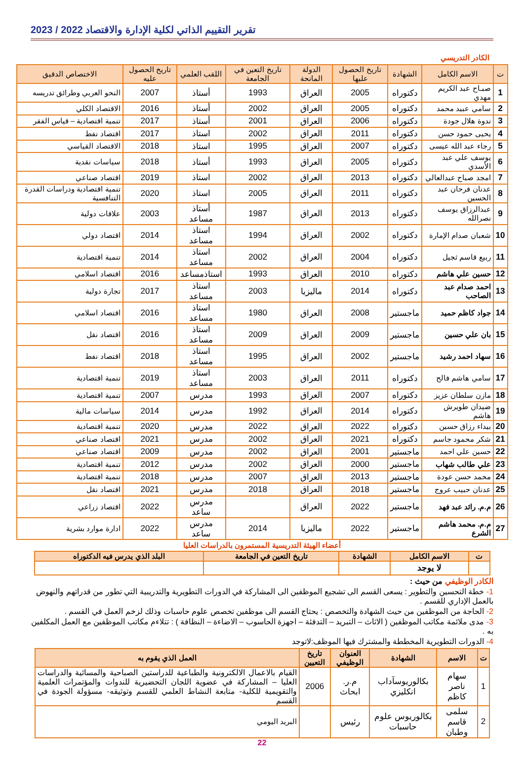تقرير التقييم الذاتي لكلية الإدارة والاقتصاد 2022 / 2023
الكادر التدريسي
| ت | الاسم الكامل | الشهادة | تاريخ الحصول عليها | الدولة المانحة | تاريخ التعين في الجامعة | اللقب العلمي | تاريخ الحصول عليه | الاختصاص الدقيق |
| --- | --- | --- | --- | --- | --- | --- | --- | --- |
| 1 | صبـاح عبد الكريم مهدي | دكتوراه | 2005 | العراق | 1993 | أستاذ | 2007 | النحو العربي وطرائق تدريسه |
| 2 | سامي عبيد محمد | دكتوراه | 2005 | العراق | 2002 | أستاذ | 2016 | الاقتصاد الكلي |
| 3 | ندوة هلال جودة | دكتوراه | 2006 | العراق | 2001 | أستاذ | 2017 | تنمية اقتصادية – قياس الفقر |
| 4 | يحيى حمود حسن | دكتوراه | 2011 | العراق | 2002 | استاذ | 2017 | اقتصاد نفط |
| 5 | رجاء عبد الله عيسى | دكتوراه | 2007 | العراق | 1995 | استاذ | 2018 | الاقتصاد القياسي |
| 6 | يوسف علي عبد الأسدي | دكتوراه | 2005 | العراق | 1993 | أستاذ | 2018 | سياسات نقدية |
| 7 | امجد صباح عبدالعالي | دكتوراه | 2013 | العراق | 2002 | استاذ | 2019 | اقتصاد صناعي |
| 8 | عدنان فرحان عبد الحسين | دكتوراه | 2011 | العراق | 2005 | استاذ | 2020 | تنمية اقتصادية ودراسات القدرة التنافسية |
| 9 | عبدالرزاق يوسف نصرالله | دكتوراه | 2013 | العراق | 1987 | أستاذ مساعد | 2003 | علاقات دولية |
| 10 | شعبان صدام الإمارة | دكتوراه | 2002 | العراق | 1994 | استاذ مساعد | 2014 | اقتصاد دولي |
| 11 | ربيع قاسم ثجيل | دكتوراه | 2004 | العراق | 2002 | استاذ مساعد | 2014 | تنمية اقتصادية |
| 12 | حسين علي هاشم | دكتوراه | 2010 | العراق | 1993 | استاذمساعد | 2016 | اقتصاد اسلامي |
| 13 | احمد صدام عبد الصاحب | دكتوراه | 2014 | ماليزيا | 2003 | استاذ مساعد | 2017 | تجارة دولية |
| 14 | جواد كاظم حميد | ماجستير | 2008 | العراق | 1980 | استاذ مساعد | 2016 | اقتصاد اسلامي |
| 15 | بان علي حسين | ماجستير | 2009 | العراق | 2009 | استاذ مساعد | 2016 | اقتصاد نقل |
| 16 | سهاد احمد رشيد | ماجستير | 2002 | العراق | 1995 | استاذ مساعد | 2018 | اقتصاد نفط |
| 17 | سامي هاشم فالح | دكتوراه | 2011 | العراق | 2003 | استاذ مساعد | 2019 | تنمية اقتصادية |
| 18 | مازن سلطان عزيز | دكتوراه | 2007 | العراق | 1993 | مدرس | 2007 | تنمية اقتصادية |
| 19 | ضيدان طويرش هاشم | دكتوراه | 2014 | العراق | 1992 | مدرس | 2014 | سياسات مالية |
| 20 | بيداء رزاق حسين | دكتوراه | 2022 | العراق | 2022 | مدرس | 2020 | تنمية اقتصادية |
| 21 | شكر محمود جاسم | دكتوراه | 2021 | العراق | 2002 | مدرس | 2021 | اقتصاد صناعي |
| 22 | حسين علي احمد | ماجستير | 2001 | العراق | 2002 | مدرس | 2009 | اقتصاد صناعي |
| 23 | علي طالب شهاب | ماجستير | 2000 | العراق | 2002 | مدرس | 2012 | تنمية اقتصادية |
| 24 | محمد حسن عودة | ماجستير | 2013 | العراق | 2007 | مدرس | 2018 | تنمية اقتصادية |
| 25 | عدنان حبيب عروج | ماجستير | 2018 | العراق | 2018 | مدرس | 2021 | اقتصاد نقل |
| 26 | م.م. رائد عبد فهد | ماجستير | 2022 | العراق | | مدرس ساعد | 2022 | اقتصاد زراعي |
| 27 | م.م. محمد هاشم الشرع | ماجستير | 2022 | ماليزيا | 2014 | مدرس ساعد | 2022 | ادارة موارد بشرية |
أعضاء الهيئة التدريسية المستمرون بالدراسات العليا
| ت | الاسم الكامل | الشهادة | تاريخ التعين في الجامعة | البلد الذي يدرس فيه الدكتوراه |
| --- | --- | --- | --- | --- |
| | لا يوجد | | | |
الكادر الوظيفي من حيث :
1- خطة التحسين والتطوير : يسعى القسم الى تشجيع الموظفين الى المشاركة في الدورات التطويرية والتدريبية التي تطور من قدراتهم والنهوض بالعمل الإداري للقسم .
2- الحاجة من الموظفين من حيث الشهادة والتخصص : يحتاج القسم الى موظفين تخصص علوم حاسبات وذلك لزخم العمل في القسم .
3- مدى ملائمة مكاتب الموظفين ( الاثاث – التبريد – التدفئة – اجهزة الحاسوب – الاضاءة – النظافة ) : تتلاءم مكاتب الموظفين مع العمل المكلفين به .
4- الدورات التطويرية المخططة والمشترك فيها الموظف:لاتوجد
| ت | الاسم | الشهادة | العنوان الوظيفي | تاريخ التعيين | العمل الذي يقوم به |
| --- | --- | --- | --- | --- | --- |
| 1 | سهام ناصر كاظم | بكالوريوسآداب انكليزي | م.ر. ابحاث | 2006 | القيام بالاعمال الالكترونية والطباعية للدراستين الصباحية والمسائية والدراسات العليا – المشاركة في عضوية اللجان التحضيرية للندوات والمؤتمرات العلمية والتقويمية للكلية- متابعة النشاط العلمي للقسم وتوثيقه- مسؤولة الجودة في القسم |
| 2 | سلمى قاسم وطبان | بكالوريوس علوم حاسبات | رئيس | | البريد اليومي |
22